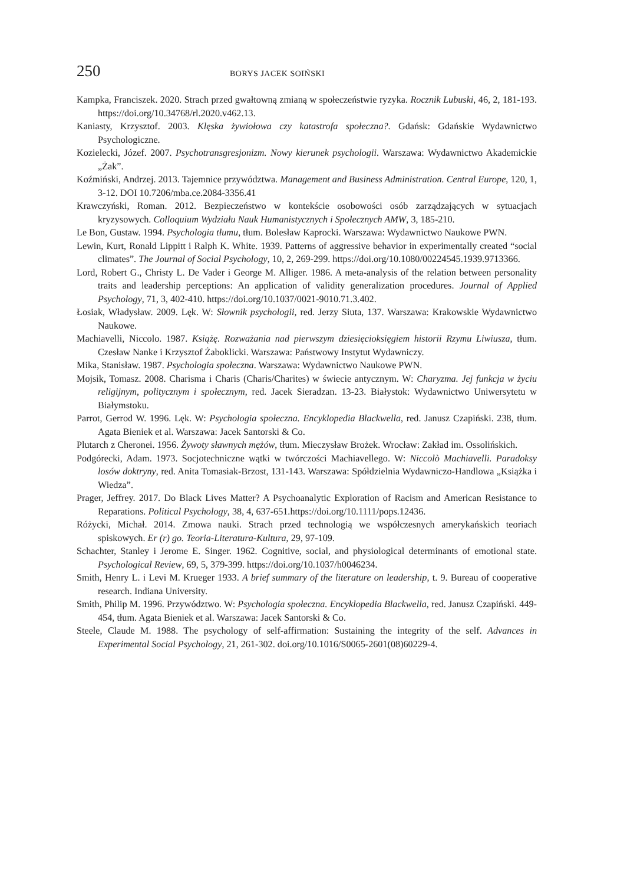250 BORYS JACEK SOIŃSKI
Kampka, Franciszek. 2020. Strach przed gwałtowną zmianą w społeczeństwie ryzyka. Rocznik Lubuski, 46, 2, 181-193. https://doi.org/10.34768/rl.2020.v462.13.
Kaniasty, Krzysztof. 2003. Klęska żywiołowa czy katastrofa społeczna?. Gdańsk: Gdańskie Wydawnictwo Psychologiczne.
Kozielecki, Józef. 2007. Psychotransgresjonizm. Nowy kierunek psychologii. Warszawa: Wydawnictwo Akademickie „Żak”.
Koźmiński, Andrzej. 2013. Tajemnice przywództwa. Management and Business Administration. Central Europe, 120, 1, 3-12. DOI 10.7206/mba.ce.2084-3356.41
Krawczyński, Roman. 2012. Bezpieczeństwo w kontekście osobowości osób zarządzających w sytuacjach kryzysowych. Colloquium Wydziału Nauk Humanistycznych i Społecznych AMW, 3, 185-210.
Le Bon, Gustaw. 1994. Psychologia tłumu, tłum. Bolesław Kaprocki. Warszawa: Wydawnictwo Naukowe PWN.
Lewin, Kurt, Ronald Lippitt i Ralph K. White. 1939. Patterns of aggressive behavior in experimentally created “social climates”. The Journal of Social Psychology, 10, 2, 269-299. https://doi.org/10.1080/00224545.1939.9713366.
Lord, Robert G., Christy L. De Vader i George M. Alliger. 1986. A meta-analysis of the relation between personality traits and leadership perceptions: An application of validity generalization procedures. Journal of Applied Psychology, 71, 3, 402-410. https://doi.org/10.1037/0021-9010.71.3.402.
Łosiak, Władysław. 2009. Lęk. W: Słownik psychologii, red. Jerzy Siuta, 137. Warszawa: Krakowskie Wydawnictwo Naukowe.
Machiavelli, Niccolo. 1987. Książę. Rozważania nad pierwszym dziesięcioksięgiem historii Rzymu Liwiusza, tłum. Czesław Nanke i Krzysztof Żaboklicki. Warszawa: Państwowy Instytut Wydawniczy.
Mika, Stanisław. 1987. Psychologia społeczna. Warszawa: Wydawnictwo Naukowe PWN.
Mojsik, Tomasz. 2008. Charisma i Charis (Charis/Charites) w świecie antycznym. W: Charyzma. Jej funkcja w życiu religijnym, politycznym i społecznym, red. Jacek Sieradzan. 13-23. Białystok: Wydawnictwo Uniwersytetu w Białymstoku.
Parrot, Gerrod W. 1996. Lęk. W: Psychologia społeczna. Encyklopedia Blackwella, red. Janusz Czapiński. 238, tłum. Agata Bieniek et al. Warszawa: Jacek Santorski & Co.
Plutarch z Cheronei. 1956. Żywoty sławnych mężów, tłum. Mieczysław Brożek. Wrocław: Zakład im. Ossolińskich.
Podgórecki, Adam. 1973. Socjotechniczne wątki w twórczości Machiavellego. W: Niccolò Machiavelli. Paradoksy losów doktryny, red. Anita Tomasiak-Brzost, 131-143. Warszawa: Spółdzielnia Wydawniczo-Handlowa „Książka i Wiedza”.
Prager, Jeffrey. 2017. Do Black Lives Matter? A Psychoanalytic Exploration of Racism and American Resistance to Reparations. Political Psychology, 38, 4, 637-651.https://doi.org/10.1111/pops.12436.
Różycki, Michał. 2014. Zmowa nauki. Strach przed technologią we współczesnych amerykańskich teoriach spiskowych. Er (r) go. Teoria-Literatura-Kultura, 29, 97-109.
Schachter, Stanley i Jerome E. Singer. 1962. Cognitive, social, and physiological determinants of emotional state. Psychological Review, 69, 5, 379-399. https://doi.org/10.1037/h0046234.
Smith, Henry L. i Levi M. Krueger 1933. A brief summary of the literature on leadership, t. 9. Bureau of cooperative research. Indiana University.
Smith, Philip M. 1996. Przywództwo. W: Psychologia społeczna. Encyklopedia Blackwella, red. Janusz Czapiński. 449-454, tłum. Agata Bieniek et al. Warszawa: Jacek Santorski & Co.
Steele, Claude M. 1988. The psychology of self-affirmation: Sustaining the integrity of the self. Advances in Experimental Social Psychology, 21, 261-302. doi.org/10.1016/S0065-2601(08)60229-4.